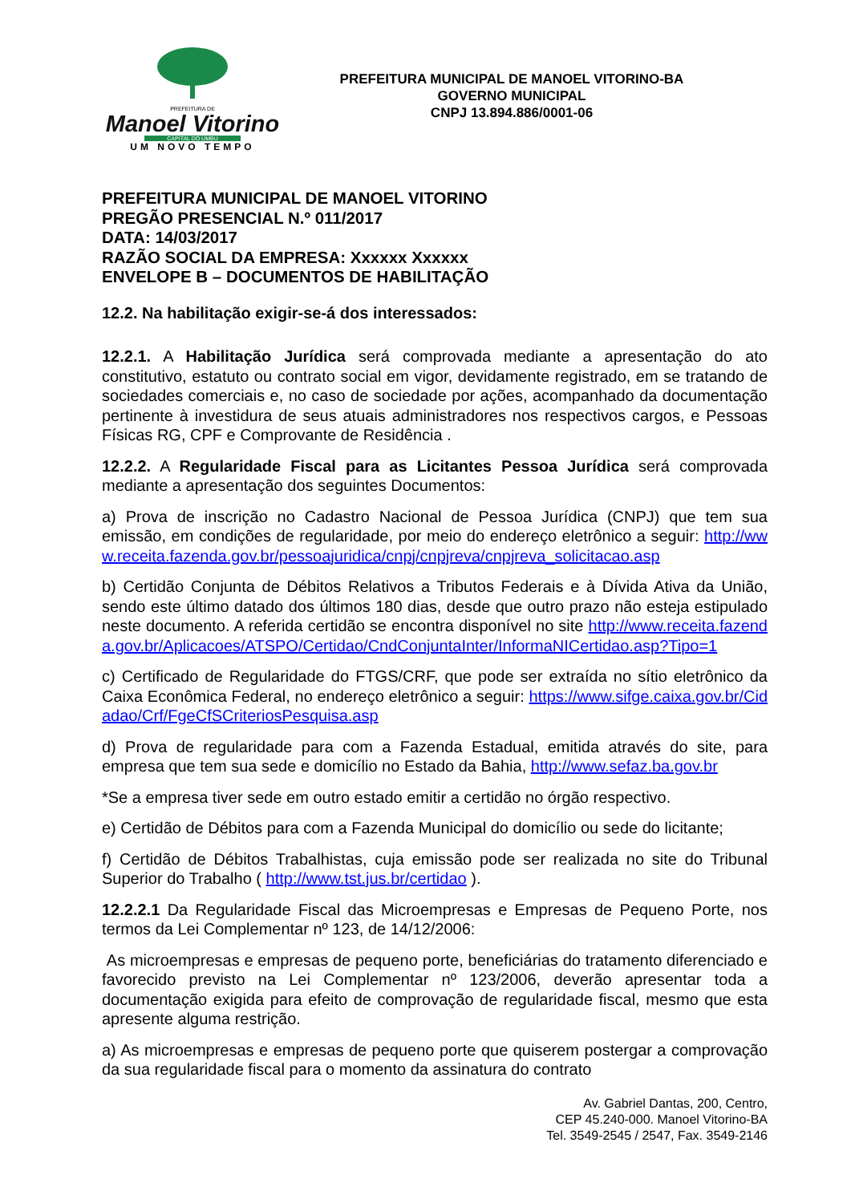PREFEITURA DE
Manoel Vitorino
CAPITAL DO UMBU
UM NOVO TEMPO
PREFEITURA MUNICIPAL DE MANOEL VITORINO-BA
GOVERNO MUNICIPAL
CNPJ 13.894.886/0001-06
PREFEITURA MUNICIPAL DE MANOEL VITORINO
PREGÃO PRESENCIAL N.º 011/2017
DATA: 14/03/2017
RAZÃO SOCIAL DA EMPRESA: Xxxxxx Xxxxxx
ENVELOPE B – DOCUMENTOS DE HABILITAÇÃO
12.2. Na habilitação exigir-se-á dos interessados:
12.2.1. A Habilitação Jurídica será comprovada mediante a apresentação do ato constitutivo, estatuto ou contrato social em vigor, devidamente registrado, em se tratando de sociedades comerciais e, no caso de sociedade por ações, acompanhado da documentação pertinente à investidura de seus atuais administradores nos respectivos cargos, e Pessoas Físicas RG, CPF e Comprovante de Residência .
12.2.2. A Regularidade Fiscal para as Licitantes Pessoa Jurídica será comprovada mediante a apresentação dos seguintes Documentos:
a) Prova de inscrição no Cadastro Nacional de Pessoa Jurídica (CNPJ) que tem sua emissão, em condições de regularidade, por meio do endereço eletrônico a seguir: http://www.receita.fazenda.gov.br/pessoajuridica/cnpj/cnpjreva/cnpjreva_solicitacao.asp
b) Certidão Conjunta de Débitos Relativos a Tributos Federais e à Dívida Ativa da União, sendo este último datado dos últimos 180 dias, desde que outro prazo não esteja estipulado neste documento. A referida certidão se encontra disponível no site http://www.receita.fazenda.gov.br/Aplicacoes/ATSPO/Certidao/CndConjuntaInter/InformaNICertidao.asp?Tipo=1
c) Certificado de Regularidade do FTGS/CRF, que pode ser extraída no sítio eletrônico da Caixa Econômica Federal, no endereço eletrônico a seguir: https://www.sifge.caixa.gov.br/Cidadao/Crf/FgeCfSCriteriosPesquisa.asp
d) Prova de regularidade para com a Fazenda Estadual, emitida através do site, para empresa que tem sua sede e domicílio no Estado da Bahia, http://www.sefaz.ba.gov.br
*Se a empresa tiver sede em outro estado emitir a certidão no órgão respectivo.
e) Certidão de Débitos para com a Fazenda Municipal do domicílio ou sede do licitante;
f) Certidão de Débitos Trabalhistas, cuja emissão pode ser realizada no site do Tribunal Superior do Trabalho ( http://www.tst.jus.br/certidao ).
12.2.2.1 Da Regularidade Fiscal das Microempresas e Empresas de Pequeno Porte, nos termos da Lei Complementar nº 123, de 14/12/2006:
As microempresas e empresas de pequeno porte, beneficiárias do tratamento diferenciado e favorecido previsto na Lei Complementar nº 123/2006, deverão apresentar toda a documentação exigida para efeito de comprovação de regularidade fiscal, mesmo que esta apresente alguma restrição.
a) As microempresas e empresas de pequeno porte que quiserem postergar a comprovação da sua regularidade fiscal para o momento da assinatura do contrato
Av. Gabriel Dantas, 200, Centro,
CEP 45.240-000. Manoel Vitorino-BA
Tel. 3549-2545 / 2547, Fax. 3549-2146